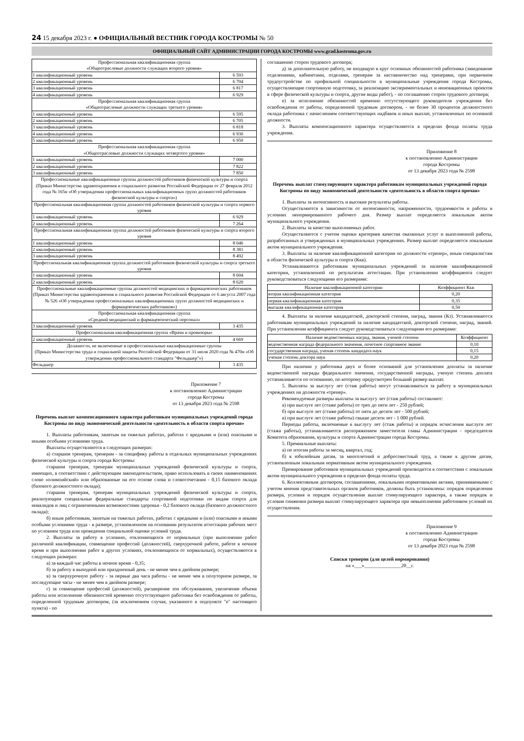24 15 декабря 2023 г. ● ОФИЦИАЛЬНЫЙ ВЕСТНИК ГОРОДА КОСТРОМЫ № 50
ОФИЦИАЛЬНЫЙ САЙТ АДМИНИСТРАЦИИ ГОРОДА КОСТРОМЫ www.grad.kostroma.gov.ru
| Профессиональная квалификационная группа «Общеотраслевые должности служащих второго уровня» | |
| 1 квалификационный уровень | 6 593 |
| 2 квалификационный уровень | 6 704 |
| 3 квалификационный уровень | 6 817 |
| 4 квалификационный уровень | 6 929 |
| Профессиональная квалификационная группа «Общеотраслевые должности служащих третьего уровня» | |
| 1 квалификационный уровень | 6 595 |
| 2 квалификационный уровень | 6 705 |
| 3 квалификационный уровень | 6 818 |
| 4 квалификационный уровень | 6 930 |
| 5 квалификационный уровень | 6 950 |
| Профессиональная квалификационная группа «Общеотраслевые должности служащих четвертого уровня» | |
| 1 квалификационный уровень | 7 000 |
| 2 квалификационный уровень | 7 822 |
| 3 квалификационный уровень | 7 850 |
| Профессиональные квалификационные группы должностей работников физической культуры и спорта (Приказ Министерства здравоохранения и социального развития Российской Федерации от 27 февраля 2012 года № 165н «Об утверждении профессиональных квалификационных групп должностей работников физической культуры и спорта») | |
| Профессиональная квалификационная группа должностей работников физической культуры и спорта первого уровня | |
| 1 квалификационный уровень | 6 929 |
| 2 квалификационный уровень | 7 264 |
| Профессиональная квалификационная группа должностей работников физической культуры и спорта второго уровня | |
| 1 квалификационный уровень | 8 046 |
| 2 квалификационный уровень | 8 381 |
| 3 квалификационный уровень | 8 492 |
| Профессиональная квалификационная группа должностей работников физической культуры и спорта третьего уровня | |
| 1 квалификационный уровень | 8 604 |
| 2 квалификационный уровень | 8 620 |
| Профессиональные квалификационные группы должностей медицинских и фармацевтических работников (Приказ Министерства здравоохранения и социального развития Российской Федерации от 6 августа 2007 года № 526 «Об утверждении профессиональных квалификационных групп должностей медицинских и фармацевтических работников») | |
| Профессиональная квалификационная группа «Средний медицинский и фармацевтический персонал» | |
| 3 квалификационный уровень | 3 435 |
| Профессиональная квалификационная группа «Врачи и провизоры» | |
| 2 квалификационный уровень | 4 669 |
| Должности, не включенные в профессиональные квалификационные группы (Приказ Министерства труда и социальной защиты Российской Федерации от 31 июля 2020 года № 470н «Об утверждении профессионального стандарта "Фельдшер"») | |
| Фельдшер | 3 435 |
Приложение 7
к постановлению Администрации
города Костромы
от 13 декабря 2023 года № 2598
Перечень выплат компенсационного характера работникам муниципальных учреждений города Костромы по виду экономической деятельности «деятельность в области спорта прочая»
1. Выплаты работникам, занятым на тяжелых работах, работах с вредными и (или) опасными и иными особыми условиями труда.
Выплаты осуществляются в следующих размерах:
а) старшим тренерам, тренерам - за специфику работы в отдельных муниципальных учреждениях физической культуры и спорта города Костромы:
старшим тренерам, тренерам муниципальных учреждений физической культуры и спорта, имеющих, в соответствии с действующим законодательством, право использовать в своих наименованиях слово «олимпийский» или образованные на его основе слова и словосочетания - 0,15 базового оклада (базового должностного оклада);
старшим тренерам, тренерам муниципальных учреждений физической культуры и спорта, реализующим специальные федеральные стандарты спортивной подготовки по видам спорта для инвалидов и лиц с ограниченными возможностями здоровья - 0,2 базового оклада (базового должностного оклада);
б) иным работникам, занятым на тяжелых работах, работах с вредными и (или) опасными и иными особыми условиями труда - в размере, установленном на основании результатов аттестации рабочих мест по условиям труда или проведения специальной оценки условий труда.
2. Выплаты за работу в условиях, отклоняющихся от нормальных (при выполнении работ различной квалификации, совмещение профессий (должностей), сверхурочной работе, работе в ночное время и при выполнении работ в других условиях, отклоняющихся от нормальных), осуществляются в следующих размерах:
а) за каждый час работы в ночное время - 0,35;
б) за работу в выходной или праздничный день - не менее чем в двойном размере;
в) за сверхурочную работу - за первые два часа работы - не менее чем в полуторном размере, за последующие часы - не менее чем в двойном размере;
г) за совмещение профессий (должностей), расширение зон обслуживания, увеличение объема работы или исполнение обязанностей временно отсутствующего работника без освобождения от работы, определенной трудовым договором, (за исключением случая, указанного в подпункте "е" настоящего пункта) - по
соглашению сторон трудового договора;
д) за дополнительную работу, не входящую в круг основных обязанностей работника (заведование отделениями, кабинетами, отделами, тренерам за наставничество над тренерами, при первичном трудоустройстве по профильной специальности в муниципальные учреждения города Костромы, осуществляющие спортивную подготовку, за реализацию экспериментальных и инновационных проектов в сфере физической культуры и спорта, другие виды работ), - по соглашению сторон трудового договора;
е) за исполнение обязанностей временно отсутствующего руководителя учреждения без освобождения от работы, определенной трудовым договором, - не более 30 процентов должностного оклада работника с начислением соответствующих надбавок и иных выплат, установленных по основной должности.
3. Выплаты компенсационного характера осуществляются в пределах фонда оплаты труда учреждения.
Приложение 8
к постановлению Администрации
города Костромы
от 13 декабря 2023 года № 2598
Перечень выплат стимулирующего характера работникам муниципальных учреждений города Костромы по виду экономической деятельности «деятельность в области спорта прочая»
1. Выплаты за интенсивность и высокие результаты работы.
Осуществляются в зависимости от интенсивности, напряженности, трудоемкости и работы в условиях ненормированного рабочего дня. Размер выплат определяется локальным актом муниципального учреждения.
2. Выплаты за качество выполняемых работ.
Осуществляются с учетом оценки критериев качества оказанных услуг и выполненной работы, разработанных и утвержденных в муниципальных учреждениях. Размер выплат определяется локальным актом муниципального учреждения.
3. Выплаты за наличие квалификационной категории по должности «тренер», иным специалистам в области физической культуры и спорта (Ккв).
Устанавливаются работникам муниципальных учреждений за наличие квалификационной категории, установленной по результатам аттестации. При установлении коэффициента следует руководствоваться следующими его размерами:
| Наличие квалификационной категории | Коэффициент Ккв |
| --- | --- |
| вторая квалификационная категория | 0,20 |
| первая квалификационная категория | 0,35 |
| высшая квалификационная категория | 0,50 |
4. Выплаты за наличие кандидатской, докторской степени, наград, звания (Кз). Устанавливаются работникам муниципальных учреждений за наличие кандидатской, докторской степени, наград, званий. При установлении коэффициента следует руководствоваться следующими его размерами:
| Наличие ведомственных наград, звания, ученой степени | Коэффициент |
| --- | --- |
| ведомственная награда федерального значения, почетное спортивное звание | 0,10 |
| государственная награда, ученая степень кандидата наук | 0,15 |
| ученая степень доктора наук | 0,20 |
При наличии у работника двух и более оснований для установления доплаты за наличие ведомственной награды федерального значения, государственной награды, ученую степень доплата устанавливается по основанию, по которому предусмотрен больший размер выплат.
5. Выплаты за выслугу лет (стаж работы) могут устанавливаться за работу в муниципальных учреждениях на должности «тренер».
Рекомендуемые размеры выплаты за выслугу лет (стаж работы) составляют:
а) при выслуге лет (стаже работы) от трех до пяти лет - 250 рублей;
б) при выслуге лет (стаже работы) от пяти до десяти лет - 500 рублей;
в) при выслуге лет (стаже работы) свыше десяти лет - 1 000 рублей.
Периоды работы, включаемые в выслугу лет (стаж работы) и порядок исчисления выслуги лет (стажа работы), устанавливаются распоряжением заместителя главы Администрации - председателя Комитета образования, культуры и спорта Администрации города Костромы.
5. Премиальные выплаты:
а) по итогам работы за месяц, квартал, год;
б) к юбилейным датам, за многолетний и добросовестный труд, а также к другим датам, установленным локальным нормативным актом муниципального учреждения.
Премирование работников муниципальных учреждений производится в соответствии с локальным актом муниципального учреждения в пределах фонда оплаты труда.
6. Коллективным договором, соглашениями, локальными нормативными актами, принимаемыми с учетом мнения представительных органов работников, должны быть установлены: порядок определения размера, условия и порядок осуществления выплат стимулирующего характера, а также порядок и условия снижения размера выплат стимулирующего характера при невыполнении работником условий их осуществления.
Приложение 9
к постановлению Администрации
города Костромы
от 13 декабря 2023 года № 2598
Списки тренеров (для целей нормирования)
на «___»_______________20__г.